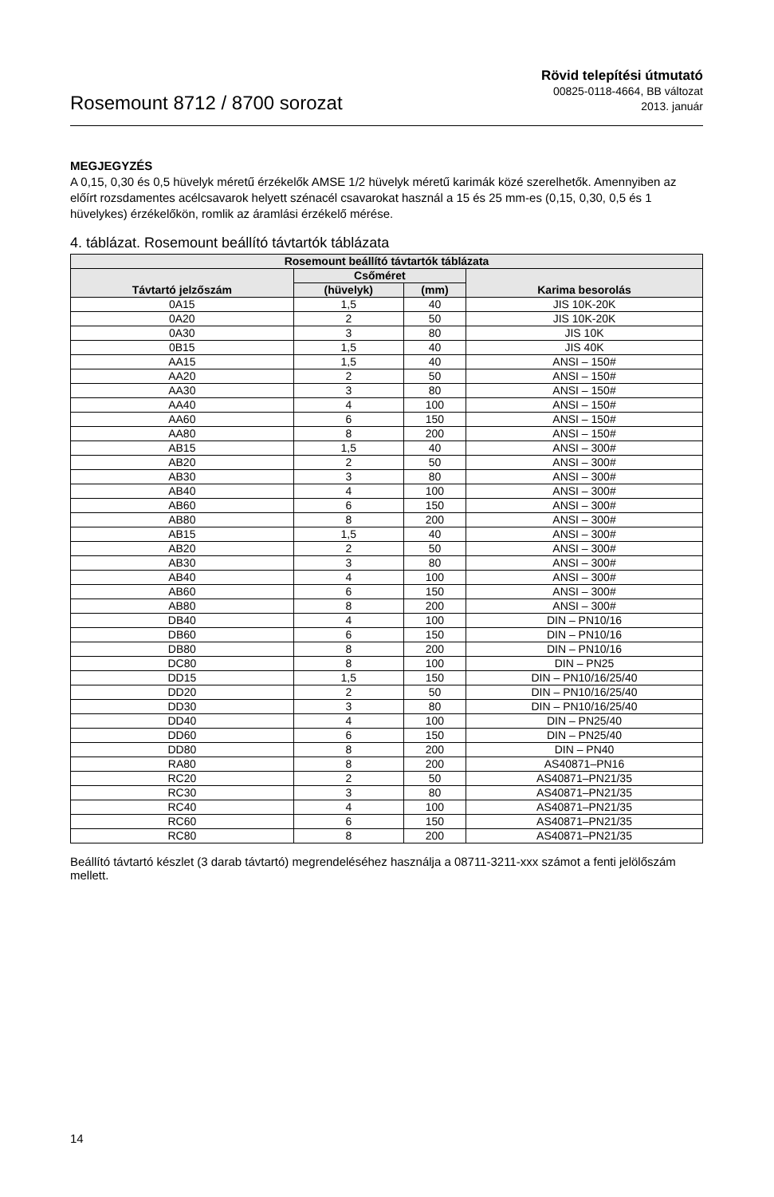Rosemount 8712 / 8700 sorozat
Rövid telepítési útmutató
00825-0118-4664, BB változat
2013. január
MEGJEGYZÉS
A 0,15, 0,30 és 0,5 hüvelyk méretű érzékelők AMSE 1/2 hüvelyk méretű karimák közé szerelhetők. Amennyiben az előírt rozsdamentes acélcsavarok helyett szénacél csavarokat használ a 15 és 25 mm-es (0,15, 0,30, 0,5 és 1 hüvelykes) érzékelőkön, romlik az áramlási érzékelő mérése.
4. táblázat. Rosemount beállító távtartók táblázata
| Rosemount beállító távtartók táblázata | | | |
| --- | --- | --- | --- |
| Távtartó jelzőszám | Csőméret | | Karima besorolás |
| | (hüvelyk) | (mm) | |
| 0A15 | 1,5 | 40 | JIS 10K-20K |
| 0A20 | 2 | 50 | JIS 10K-20K |
| 0A30 | 3 | 80 | JIS 10K |
| 0B15 | 1,5 | 40 | JIS 40K |
| AA15 | 1,5 | 40 | ANSI – 150# |
| AA20 | 2 | 50 | ANSI – 150# |
| AA30 | 3 | 80 | ANSI – 150# |
| AA40 | 4 | 100 | ANSI – 150# |
| AA60 | 6 | 150 | ANSI – 150# |
| AA80 | 8 | 200 | ANSI – 150# |
| AB15 | 1,5 | 40 | ANSI – 300# |
| AB20 | 2 | 50 | ANSI – 300# |
| AB30 | 3 | 80 | ANSI – 300# |
| AB40 | 4 | 100 | ANSI – 300# |
| AB60 | 6 | 150 | ANSI – 300# |
| AB80 | 8 | 200 | ANSI – 300# |
| AB15 | 1,5 | 40 | ANSI – 300# |
| AB20 | 2 | 50 | ANSI – 300# |
| AB30 | 3 | 80 | ANSI – 300# |
| AB40 | 4 | 100 | ANSI – 300# |
| AB60 | 6 | 150 | ANSI – 300# |
| AB80 | 8 | 200 | ANSI – 300# |
| DB40 | 4 | 100 | DIN – PN10/16 |
| DB60 | 6 | 150 | DIN – PN10/16 |
| DB80 | 8 | 200 | DIN – PN10/16 |
| DC80 | 8 | 100 | DIN – PN25 |
| DD15 | 1,5 | 150 | DIN – PN10/16/25/40 |
| DD20 | 2 | 50 | DIN – PN10/16/25/40 |
| DD30 | 3 | 80 | DIN – PN10/16/25/40 |
| DD40 | 4 | 100 | DIN – PN25/40 |
| DD60 | 6 | 150 | DIN – PN25/40 |
| DD80 | 8 | 200 | DIN – PN40 |
| RA80 | 8 | 200 | AS40871–PN16 |
| RC20 | 2 | 50 | AS40871–PN21/35 |
| RC30 | 3 | 80 | AS40871–PN21/35 |
| RC40 | 4 | 100 | AS40871–PN21/35 |
| RC60 | 6 | 150 | AS40871–PN21/35 |
| RC80 | 8 | 200 | AS40871–PN21/35 |
Beállító távtartó készlet (3 darab távtartó) megrendeléséhez használja a 08711-3211-xxx számot a fenti jelölőszám mellett.
14